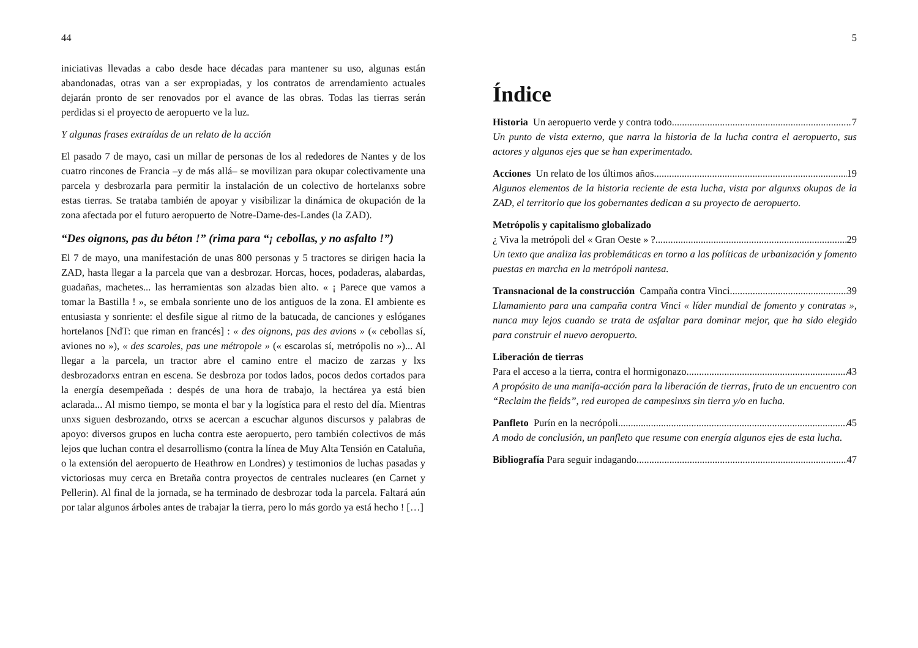44
iniciativas llevadas a cabo desde hace décadas para mantener su uso, algunas están abandonadas, otras van a ser expropiadas, y los contratos de arrendamiento actuales dejarán pronto de ser renovados por el avance de las obras. Todas las tierras serán perdidas si el proyecto de aeropuerto ve la luz.
Y algunas frases extraídas de un relato de la acción
El pasado 7 de mayo, casi un millar de personas de los al rededores de Nantes y de los cuatro rincones de Francia –y de más allá– se movilizan para okupar colectivamente una parcela y desbrozarla para permitir la instalación de un colectivo de hortelanxs sobre estas tierras. Se trataba también de apoyar y visibilizar la dinámica de okupación de la zona afectada por el futuro aeropuerto de Notre-Dame-des-Landes (la ZAD).
“Des oignons, pas du béton !” (rima para “¡ cebollas, y no asfalto !”)
El 7 de mayo, una manifestación de unas 800 personas y 5 tractores se dirigen hacia la ZAD, hasta llegar a la parcela que van a desbrozar. Horcas, hoces, podaderas, alabardas, guadañas, machetes... las herramientas son alzadas bien alto. « ¡ Parece que vamos a tomar la Bastilla ! », se embala sonriente uno de los antiguos de la zona. El ambiente es entusiasta y sonriente: el desfile sigue al ritmo de la batucada, de canciones y eslóganes hortelanos [NdT: que riman en francés] : « des oignons, pas des avions » (« cebollas sí, aviones no »), « des scaroles, pas une métropole » (« escarolas sí, metrópolis no »)... Al llegar a la parcela, un tractor abre el camino entre el macizo de zarzas y lxs desbrozadorxs entran en escena. Se desbroza por todos lados, pocos dedos cortados para la energía desempeñada : despés de una hora de trabajo, la hectárea ya está bien aclarada... Al mismo tiempo, se monta el bar y la logística para el resto del día. Mientras unxs siguen desbrozando, otrxs se acercan a escuchar algunos discursos y palabras de apoyo: diversos grupos en lucha contra este aeropuerto, pero también colectivos de más lejos que luchan contra el desarrollismo (contra la línea de Muy Alta Tensión en Cataluña, o la extensión del aeropuerto de Heathrow en Londres) y testimonios de luchas pasadas y victoriosas muy cerca en Bretaña contra proyectos de centrales nucleares (en Carnet y Pellerin). Al final de la jornada, se ha terminado de desbrozar toda la parcela. Faltará aún por talar algunos árboles antes de trabajar la tierra, pero lo más gordo ya está hecho ! […]
5
Índice
Historia Un aeropuerto verde y contra todo 7
Un punto de vista externo, que narra la historia de la lucha contra el aeropuerto, sus actores y algunos ejes que se han experimentado.
Acciones Un relato de los últimos años 19
Algunos elementos de la historia reciente de esta lucha, vista por algunxs okupas de la ZAD, el territorio que los gobernantes dedican a su proyecto de aeropuerto.
Metrópolis y capitalismo globalizado
¿ Viva la metrópoli del « Gran Oeste » ? 29
Un texto que analiza las problemáticas en torno a las políticas de urbanización y fomento puestas en marcha en la metrópoli nantesa.
Transnacional de la construcción Campaña contra Vinci 39
Llamamiento para una campaña contra Vinci « líder mundial de fomento y contratas », nunca muy lejos cuando se trata de asfaltar para dominar mejor, que ha sido elegido para construir el nuevo aeropuerto.
Liberación de tierras
Para el acceso a la tierra, contra el hormigonazo 43
A propósito de una manifa-acción para la liberación de tierras, fruto de un encuentro con “Reclaim the fields”, red europea de campesinxs sin tierra y/o en lucha.
Panfleto Purín en la necrópoli 45
A modo de conclusión, un panfleto que resume con energía algunos ejes de esta lucha.
Bibliografía Para seguir indagando 47